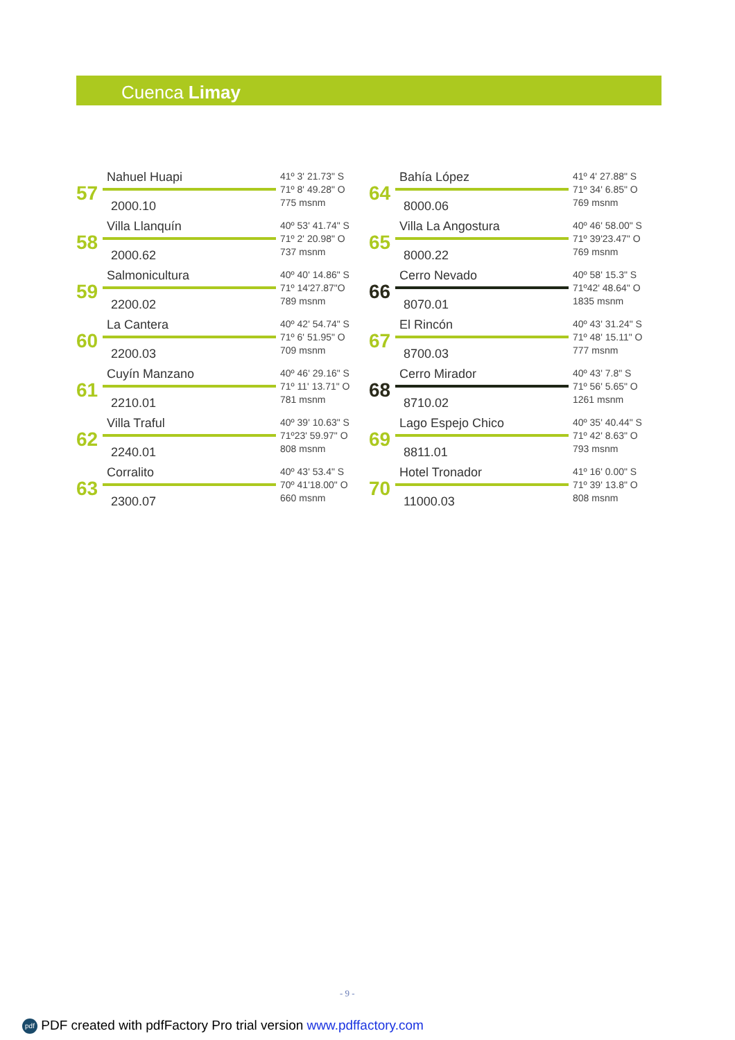Cuenca Limay
57
Nahuel Huapi
2000.10
41º 3' 21.73" S
71º 8' 49.28" O
775 msnm
58
Villa Llanquín
2000.62
40º 53' 41.74" S
71º 2' 20.98" O
737 msnm
59
Salmonicultura
2200.02
40º 40' 14.86" S
71º 14'27.87"O
789 msnm
60
La Cantera
2200.03
40º 42' 54.74" S
71º 6' 51.95" O
709 msnm
61
Cuyín Manzano
2210.01
40º 46' 29.16" S
71º 11' 13.71" O
781 msnm
62
Villa Traful
2240.01
40º 39' 10.63" S
71º23' 59.97" O
808 msnm
63
Corralito
2300.07
40º 43' 53.4" S
70º 41'18.00" O
660 msnm
64
Bahía López
8000.06
41º 4' 27.88" S
71º 34' 6.85" O
769 msnm
65
Villa La Angostura
8000.22
40º 46' 58.00" S
71º 39'23.47" O
769 msnm
66
Cerro Nevado
8070.01
40º 58' 15.3" S
71º42' 48.64" O
1835 msnm
67
El Rincón
8700.03
40º 43' 31.24" S
71º 48' 15.11" O
777 msnm
68
Cerro Mirador
8710.02
40º 43' 7.8" S
71º 56' 5.65" O
1261 msnm
69
Lago Espejo Chico
8811.01
40º 35' 40.44" S
71º 42' 8.63" O
793 msnm
70
Hotel Tronador
11000.03
41º 16' 0.00" S
71º 39' 13.8" O
808 msnm
- 9 -
pdf PDF created with pdfFactory Pro trial version www.pdffactory.com